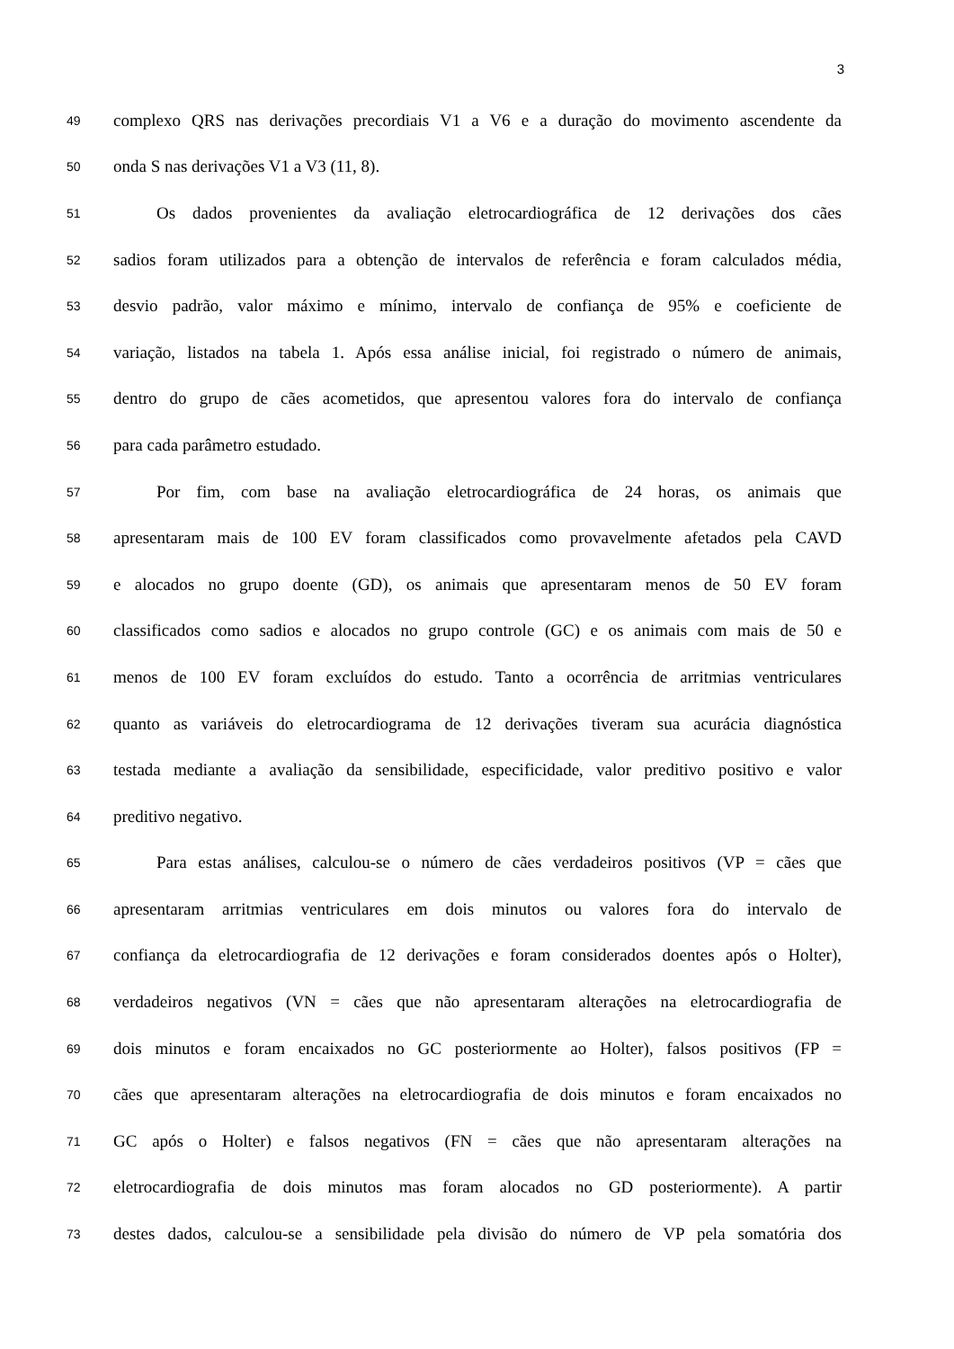3
49 complexo QRS nas derivações precordiais V1 a V6 e a duração do movimento ascendente da
50 onda S nas derivações V1 a V3 (11, 8).
51 Os dados provenientes da avaliação eletrocardiográfica de 12 derivações dos cães
52 sadios foram utilizados para a obtenção de intervalos de referência e foram calculados média,
53 desvio padrão, valor máximo e mínimo, intervalo de confiança de 95% e coeficiente de
54 variação, listados na tabela 1. Após essa análise inicial, foi registrado o número de animais,
55 dentro do grupo de cães acometidos, que apresentou valores fora do intervalo de confiança
56 para cada parâmetro estudado.
57 Por fim, com base na avaliação eletrocardiográfica de 24 horas, os animais que
58 apresentaram mais de 100 EV foram classificados como provavelmente afetados pela CAVD
59 e alocados no grupo doente (GD), os animais que apresentaram menos de 50 EV foram
60 classificados como sadios e alocados no grupo controle (GC) e os animais com mais de 50 e
61 menos de 100 EV foram excluídos do estudo. Tanto a ocorrência de arritmias ventriculares
62 quanto as variáveis do eletrocardiograma de 12 derivações tiveram sua acurácia diagnóstica
63 testada mediante a avaliação da sensibilidade, especificidade, valor preditivo positivo e valor
64 preditivo negativo.
65 Para estas análises, calculou-se o número de cães verdadeiros positivos (VP = cães que
66 apresentaram arritmias ventriculares em dois minutos ou valores fora do intervalo de
67 confiança da eletrocardiografia de 12 derivações e foram considerados doentes após o Holter),
68 verdadeiros negativos (VN = cães que não apresentaram alterações na eletrocardiografia de
69 dois minutos e foram encaixados no GC posteriormente ao Holter), falsos positivos (FP =
70 cães que apresentaram alterações na eletrocardiografia de dois minutos e foram encaixados no
71 GC após o Holter) e falsos negativos (FN = cães que não apresentaram alterações na
72 eletrocardiografia de dois minutos mas foram alocados no GD posteriormente). A partir
73 destes dados, calculou-se a sensibilidade pela divisão do número de VP pela somatória dos